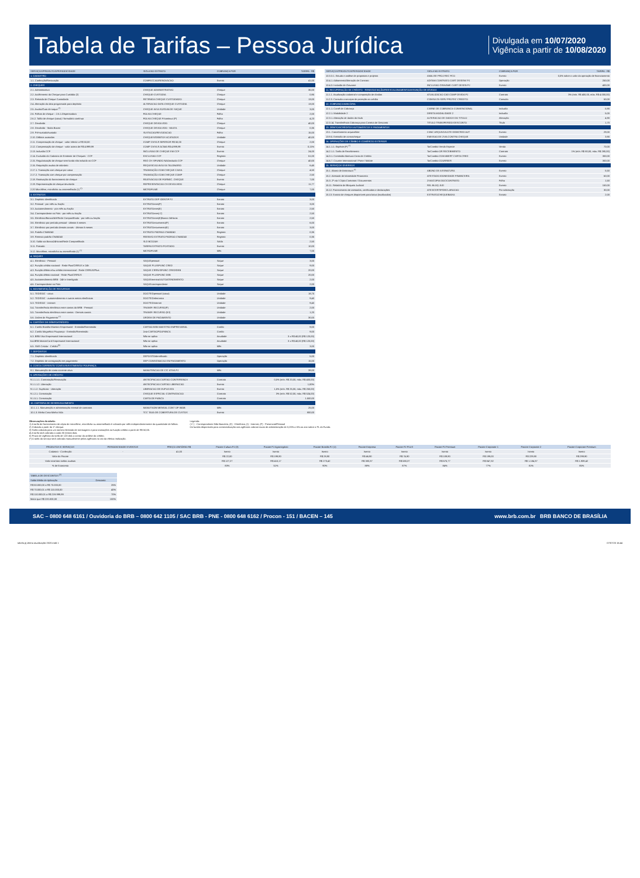Tabela de Tarifas – Pessoa Jurídica
Divulgada em 10/07/2020
Vigência a partir de 10/08/2020
| SERVIÇOS/PRODUTOS/PERIODICIDADE | SIGLA NO EXTRATO | COBRANÇA POR | TARIFA - R$ |
| --- | --- | --- | --- |
| 1. CADASTRO | | | |
| 1.1. Confecção/Renovação | CONFECCAO/RENOVACAO | Evento | 41,00 |
| 2. CHEQUES | | | |
| 2.1. Administrativo | CHEQUE ADMINISTRATIVO | Cheque | 35,00 |
| 2.2. Acolhimento do Cheque para Custódia (2) | CHEQUE-CUSTODIA | Cheque | 0,95 |
| 2.3. Retirada de Cheque Custodiado | RETIRADA CHEQUE CUSTODIADO | Cheque | 13,00 |
| 2.4. Alteração da data programada para depósito | ALTERACAO DATA CHEQUE CUSTODIA | Cheque | 13,00 |
| 2.5. Avulso/Guia de saque <sup>(*)</sup> | CHEQUE AVULSO/GUIA DE SAQUE | Unidade | 3,00 |
| 2.6. Folhas de cheque – 2.6.1.Dispensadora | FOLHA CHEQUE | Folha | 2,00 |
| 2.6.2. Talão de cheque (caixa) / formulário contínuo | FOLHA CHEQUE F/continuo (P) | Folha | 4,23 |
| 2.7. Devolvido | CHEQUE DEVOLVIDO | Cheque | 40,00 |
| 2.8. Devolvido - Multa Bacen | CHEQUE DEVOLVIDO - MULTA | Cheque | 0,35 |
| 2.9. Pré-sustado/sustado | SUSTACAO/REVOGACAO | Folha | 15,00 |
| 2.10. Débitos acatados | CHEQUES/DEBITOS ACATADOS | Unidade | 40,00 |
| 2.11. Compensação de cheque - valor inferior a R$ 50,00 | COMP CH/VLR INFERIOR R$ 50,00 | Cheque | 2,00 |
| 2.12. Compensação de cheque - valor acima de R$ 4.999,99 | COMP CH/VLR ACIMA R$ 4.999,99 | Evento | 0,11% |
| 2.13. Inclusão CCF | INCLUSAO DE CHEQUE EM CCF | Evento | 24,00 |
| 2.14. Exclusão do Cadastro de Emitente de Cheques - CCF | EXCLUSAO CCF | Registro | 51,00 |
| 2.15. Regularização de cheque sem fundo não incluído no CCF | REG CH S/FUNDO NAOincluido CCF | Cheque | 40,00 |
| 2.16. Requisição avulsa de talonário | REQUISICAO AVULSA TALONARIO | Unidade | 6,45 |
| 2.17.1. Transação com cheque por caixa | TRANSAÇÃO COM CHEQUE CAIXA | Cheque | 4,50 |
| 2.17.2. Transação com cheque por compensação | TRANSAÇÃO COM CHEQUE COMP | Cheque | 2,50 |
| 2.18. Reativação do fornecimento de cheque | REATIVACAO DE FORNEC. CHEQUE | Evento | 7,00 |
| 2.19. Representação de cheque devolvido | REPRESENTACAO CH DEVOLVIDO | Cheque | 11,77 |
| 2.20 Microfilme, microficha ou assemelhado (1) <sup>(*)</sup> | MICROFILME | Cheque | 7,00 |
| 3. EXTRATOS | | | |
| 3.1. Depósito identificado | EXTRATO DEP IDENTIF PJ | Extrato | 3,00 |
| 3.2. Pessoal - por mês ou fração | EXTRATOmes(P) | Extrato | 3,00 |
| 3.3. Autoatendimento - por mês ou fração | EXTRATOmes(E) | Extrato | 2,50 |
| 3.4. Correspondente no País - por mês ou fração | EXTRATOmes( C) | Extrato | 2,50 |
| 3.5. Eletrônico/Banco24H/Rede Compartilhada - por mês ou fração | EXTRATOmes(E)Banco 24Horas | Extrato | 2,50 |
| 3.6. Eletrônico por período pessoal - últimos 6 meses | EXTRATOmovimento(P) | Extrato | 6,00 |
| 3.7. Eletrônico por período demais canais - últimos 6 meses | EXTRATOmovimento(E) | Extrato | 3,00 |
| 3.8. Padrão CNAB240 | EXTRATO PADRAO CNAB240 | Registro | 0,35 |
| 3.9. Reenvio padrão CNAB240 | REENVIO EXTRATO PADRAO CNAB240 | Registro | 0,35 |
| 3.10. Saldo via Banco24Horas/Rede Compartilhada | SLD BCO24H | Saldo | 2,50 |
| 3.11. Postado | TARIFA EXTRATO POSTADO | Evento | 10,00 |
| 3.12. Microfilme, microficha ou asemelhado (1) <sup>(*)</sup> | MICROFILME | Mês | 7,00 |
| 4. SAQUES | | | |
| 4.1. Eletrônico - Pessoal | SAQUEpessoal | Saque | 3,00 |
| 4.2. Função crédito nacional - Rede Plus/CIRRUS e 24h | SAQUE PLUS/FUNC CRED | Saque | 9,00 |
| 4.3. Função débito e/ou crédito internacional - Rede CIRRUS/Plus | SAQUE CIRRUS/FUNC CRED/DEB | Saque | 20,00 |
| 4.4. Função débito nacional - Rede Plus/CIRRUS | SAQUE PLUS/FUNC DEB | Saque | 20,00 |
| 4.5. Autoatendimento BRB - 24H e Interligado | SAQUEterminal AUTOATENDIMENTO | Saque | 2,00 |
| 4.6. Correspondente no País | SAQUEcorrespondente | Saque | 2,00 |
| 5. MOVIMENTAÇÃO DE RECURSOS | | | |
| 5.1. TED/DOC - caixa | DOC/TEDpessoal (caixa) | Unidade | 18,75 |
| 5.2. TED/DOC - autoatendimento e outros meios eletrônicos | DOC/TEDeletronico | Unidade | 9,40 |
| 5.3. TED/DOC - internet | DOC/TEDinternet | Unidade | 9,40 |
| 5.4. Transferência eletrônica entre contas do BRB - Pessoal | TRANSF. RECURSO(P) | Unidade | 2,00 |
| 5.5. Transferência eletrônica entre contas - Demais canais | TRANSF. RECURSO (E/I) | Unidade | 1,20 |
| 5.6. Ordem de Pagamento <sup>(*)</sup> | ORDEM DE PAGAMENTO | Unidade | 30,00 |
| 6. CARTÕES DE DÉBITO/CRÉDITO | | | |
| 6.1. Cartão Brasília Maestro Empresarial - Emissão/Reemissão | CARTAO BSB MAESTRO EMPRESARIAL | Cartão | 9,00 |
| 6.2. Cartão Magnético Poupança - Emissão/Reemissão | 2via-CARTAOPOUPANCA | Cartão | 9,00 |
| 6.3. BRB Visa Empresarial Internacional | Não se aplica | Anuidade | 3 x R$ 40,00 (R$ 120,00) |
| 6.4.BRB MasterCard Empresarial Internacional | Não se aplica | Anuidade | 3 x R$ 40,00 (R$ 120,00) |
| 6.5. SMS Celular - Crédito<sup>(3)</sup> | Não se aplica | Mês | 3,00 |
| 7. DEPÓSITOS | | | |
| 7.1. Depósito identificado | DEPOSITOidentificado | Operação | 5,00 |
| 7.2. Depósito de consignação em pagamento | DEP CONSIGNACAO EM PAGAMENTO | Operação | 15,00 |
| 8. CONTA CORRENTE/ CONTA INVESTIMENTO/ POUPANÇA | | | |
| 8.1. Manutenção de conta corrente ativa | MANUTENCAO DE C/C ATIVA PJ | Mês | 39,00 |
| 9. OPERAÇÕES DE CRÉDITO | | | |
| 9.1.1.1.1. Contratação/Renovação | ANTECIPACAO CARTAO CONTR/RENOV | Contrato | 0,5% (mín. R$ 20,00, máx. R$ 400,00) |
| 9.1.1.1.2. Liberação | ANTECIPACAO CARTAO LIBERACAO | Evento | 1,00% |
| 9.1.1.2. Duplicata - Liberação | LIBERACAO DE DUPLICATA | Evento | 1,5% (mín. R$ 25,00, máx. R$ 250,00) |
| 9.1.2.1. Contratação | CHEQUE ESPECIAL-CONTRATACAO | Contrato | 3% (mín. R$ 52,00, máx. R$ 524,00) |
| 9.1.5.1. Contratação | CARTA DE FIANCA | Contrato | 1.500,00 |
| 10. CARTEIRA DE DESENVOLVIMENTO | | | |
| 10.1.1.1. Manutenção e administração mensal de contratos | MANUT/ADM MENSAL CONT OP IMOB | Mês | 25,00 |
| 10.1.3. Minha Casa Minha Vida | TCC TAXA DE COBERTURA DE CUSTOS | Evento | 800,00 |
| SERVIÇOS/PRODUTOS/PERIODICIDADE | SIGLA NO EXTRATO | COBRANÇA POR | TARIFA - R$ |
| --- | --- | --- | --- |
| 10.3.3.1. Estudo e análise de propostas e projetos | ANALISE PROJ REC FCO | Evento | 0,5% sobre o valor da operação de financiamento |
| 10.4.1. Aditamento/Alteração de Contrato | ADITAM CONTRATO CART DESENV PJ | Operação | 250,00 |
| 10.4.3. Inclusão de Gravame | INCLUSAO GRAVAME CART DESEN PJ | Evento | 400,00 |
| 11. RECUPERAÇÃO DE CRÉDITO - RENEGOCIAÇÃO/REESCALONAMENTO/ASSUNÇÃO DE DÍVIDAS | | | |
| 11.1.1. Atualização cadastral e composição de dívidas | ATUALIZACAO CAD COMP DIVIDA PJ | Contrato | 3% (mín. R$ 400,00, máx. R$ 4.000,00) |
| 11.2.3. Consulta a serviços de proteção ao crédito | CONSULTA SERV PROTEC CREDITO | Consulta | 50,00 |
| 12. COBRANÇA BANCÁRIA | | | |
| 12.1.1. Carnê de Cobrança | CARNE DE COBRANCA-CONVENCIONAL | Inclusão | 5,90 |
| 12.2.1. Modalidade 2 | DIRETA MODALIDADE 2 | Inclusão | 5,00 |
| 12.3.1. Alteração de dados do título | ALTERACAO DE DADOS DO TITULO | Alteração | 4,90 |
| 12.3.14. Transferência Cobrança para Carteira de Desconto | TITULO TRANSFERIDO-DESCONTO | Título | 1,70 |
| 13. DÉBITOS/CRÉDITOS AUTOMÁTICOS E PAGAMENTOS | | | |
| 13.1. Cancelamento arquivo/lote | CANC ARQUIVO/LOTE-DEB/CRED AUT | Evento | 29,00 |
| 13.9.5. Emissão de contracheque | EMISSAO DE 2VIA CONTRA CHEQUE | Unidade | 3,90 |
| 14. OPERAÇÕES DE CÂMBIO E COMÉRCIO EXTERIOR | | | |
| 14.1.1.1. Espécie (P) <sup>(*)</sup> | TarCambio Venda Especie | Venda | 70,00 |
| 14.2.1.1. Tarifa de Recebimento | TarCambio OR RECEBIMENTO | Contrato | 1% (mín. R$ 80,00, máx. R$ 280,00) |
| 14.3.1. Comissão Abertura Carta de Crédito | TarCambio COM ABERT CARTA CRED | Evento | 300,00 |
| 14.6.7. Courrier Internacional / Porte / Malote | TarCambio COURRIER | Evento | 300,00 |
| 15. SERVIÇOS DIVERSOS | | | |
| 15.1. Abono de Assinatura <sup>(*)</sup> | ABONO DE ASSINATURA | Evento | 5,50 |
| 15.2. Atestado de Idoneidade Financeira | ATESTADO IDONEIDADE FINANCEIRA | Evento | 60,00 |
| 15.3. 2ª via / Cópia Contratos / Documentos | 2VIA/COPIA DOC/CONTRATO | Folha | 1,50 |
| 15.11. Relatório de Bloqueio Judicial | REL BLOQ JUD | Evento | 150,00 |
| 15.12. Fornecimento de atestados, certificados e declarações | ATES/CERTIF/DECLARACAO | Por solicitação | 30,00 |
| 15.13. Extrato de cheques disponíveis para baixa (inutilizados) | EXTRATOCHEQUEBAIXA | Extrato | 2,00 |
Observações da tabela:
1) A tarifa de fornecimento de cópia de microfilme, microficha ou assemelhado é cobrada por mês independentemente da quantidade de folhas.
2) Cobrada a partir do 1º cheque.
3) Tarifa cobrada para um número ilimitado de mensagens e para transações na função crédito a partir de R$ 50,00.
4) A tarifa será cobrada a cada 30 (trinta) dias.
5) Prazo de vigência da tarifa de 120 dias a contar da análise do crédito.
(*) A tarifa do serviço será cobrada manualmente pelas agências no ato da efetiva realização.
Legenda:
( C ) - Correspondente Não Bancário; (E) - Eletrônico; (I) - Internet; (P) - Presencial/Pessoal
Os fundos disponíveis para comercialização nas agências cobram taxas de administração de 0,20% a 5% ao ano sobre o PL do Fundo.
| PRODUTOS E SERVIÇOS | PERIODICIDADE/ EVENTOS | PREÇO UNITÁRIO R$ | Pacote Cultura PJ (3) | Pacote PJ Agronegócio | Pacote Brasília PJ (1) | Pacote Empresa | Pacote PJ PLUS | Pacote PJ Premium | Pacote Corporate 1 | Pacote Corporate 2 | Pacote Corporate Premium |
| --- | --- | --- | --- | --- | --- | --- | --- | --- | --- | --- | --- |
| Cadastro - Confecção | - | 41,00 | Isento | Isento | Isento | Isento | Isento | Isento | Isento | Isento | Isento |
| Valor do Pacote | | | R$ 22,00 | R$ 199,90 | R$ 28,90 | R$ 46,90 | R$ 74,90 | R$ 109,90 | R$ 199,00 | R$ 229,90 | R$ 299,90 |
| Valor total das tarifas avulsas | | | R$ 127,27 | R$ 410,17 | R$ 273,42 | R$ 383,37 | R$ 580,37 | R$ 675,77 | R$ 847,32 | R$ 1.184,37 | R$ 1.939,42 |
| % de Economia | | | 83% | 51% | 90% | 88% | 87% | 84% | 77% | 81% | 85% |
| TABELA DE DESCONTOS <sup>(2)</sup> | |
| --- | --- |
| Saldo Médio de Aplicação | Desconto |
| R$ 50.000,00 a R$ 70.000,00 | 25% |
| R$ 70.000,01 a R$ 110.000,00 | 40% |
| R$ 110.000,01 a R$ 219.999,99 | 70% |
| Maior que R$ 220.000,00 | 100% |
SAC – 0800 648 6161 / Ouvidoria do BRB – 0800 642 1105 / SAC BRB - PNE - 0800 648 6162 / Procon - 151 / BACEN – 145 www.brb.com.br BRB BANCO DE BRASÍLIA
tabela pj última atualização-2020.indd 1 07/07/20 16:44